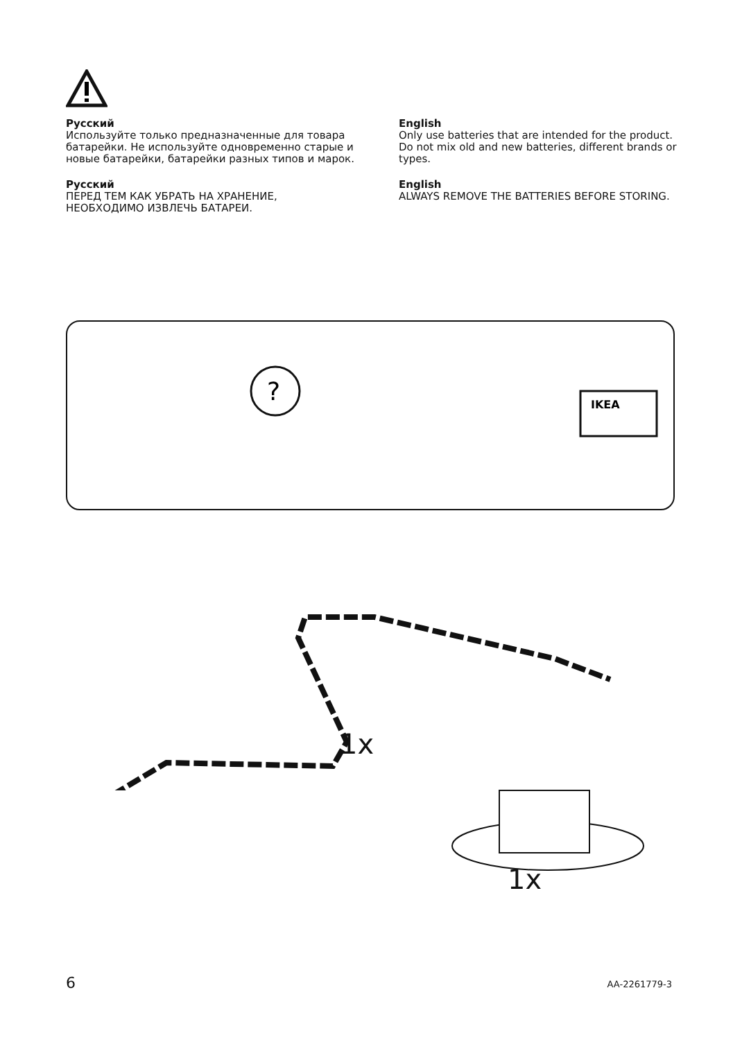Русский
Используйте только предназначенные для товара батарейки. Не используйте одновременно старые и новые батарейки, батарейки разных типов и марок.
Русский
ПЕРЕД ТЕМ КАК УБРАТЬ НА ХРАНЕНИЕ, НЕОБХОДИМО ИЗВЛЕЧЬ БАТАРЕИ.
English
Only use batteries that are intended for the product. Do not mix old and new batteries, different brands or types.
English
ALWAYS REMOVE THE BATTERIES BEFORE STORING.
?
IKEA
1x
1x
6 AA-2261779-3